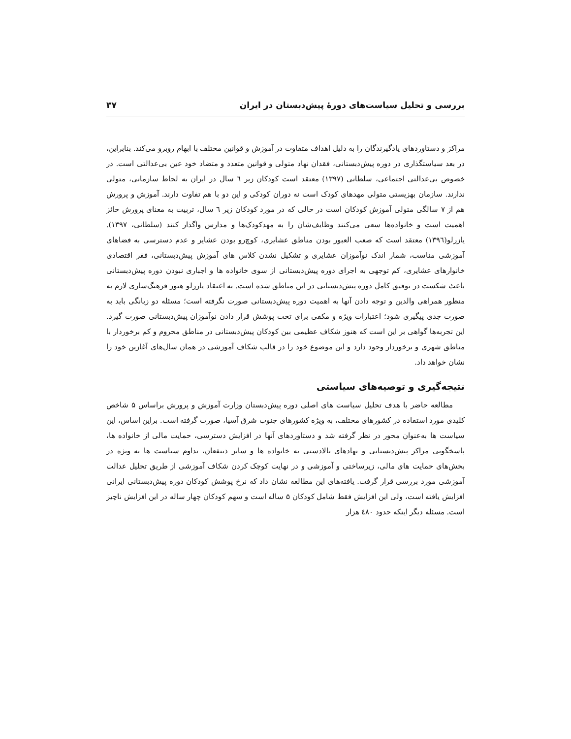بررسی و تحلیل سیاست‌های دورهٔ پیش‌دبستان در ایران ۳۷
مراکز و دستاوردهای یادگیرندگان را به دلیل اهداف متفاوت در آموزش و قوانین مختلف با ابهام روبرو می‌کند. بنابراین، در بعد سیاستگذاری در دوره پیش‌دبستانی، فقدان نهاد متولی و قوانین متعدد و متضاد خود عین بی‌عدالتی است. در خصوص بی‌عدالتی اجتماعی، سلطانی (۱۳۹۷) معتقد است کودکان زیر ٦ سال در ایران به لحاظ سازمانی، متولی ندارند. سازمان بهزیستی متولی مهدهای کودک است نه دوران کودکی و این دو با هم تفاوت دارند. آموزش و پرورش هم از ۷ سالگی متولی آموزش کودکان است در حالی که در مورد کودکان زیر ٦ سال، تربیت به معنای پرورش حائز اهمیت است و خانواده‌ها سعی می‌کنند وظایف‌شان را به مهدکودک‌ها و مدارس واگذار کنند (سلطانی، ۱۳۹۷). یازرلو(۱۳۹٦) معتقد است که صعب العبور بودن مناطق عشایری، کوچ‌رو بودن عشایر و عدم دسترسی به فضاهای آموزشی مناسب، شمار اندک نوآموزان عشایری و تشکیل نشدن کلاس های آموزش پیش‌دبستانی، فقر اقتصادی خانوارهای عشایری، کم توجهی به اجرای دوره پیش‌دبستانی از سوی خانواده ها و اجباری نبودن دوره پیش‌دبستانی باعث شکست در توفیق کامل دوره پیش‌دبستانی در این مناطق شده است. به اعتقاد یازرلو هنوز فرهنگ‌سازی لازم به منظور همراهی والدین و توجه دادن آنها به اهمیت دوره پیش‌دبستانی صورت نگرفته است؛ مسئله دو زبانگی باید به صورت جدی پیگیری شود؛ اعتبارات ویژه و مکفی برای تحت پوشش قرار دادن نوآموزان پیش‌دبستانی صورت گیرد. این تجربه‌ها گواهی بر این است که هنوز شکاف عظیمی بین کودکان پیش‌دبستانی در مناطق محروم و کم برخوردار با مناطق شهری و برخوردار وجود دارد و این موضوع خود را در قالب شکاف آموزشی در همان سال‌های آغازین خود را نشان خواهد داد.
نتیجه‌گیری و توصیه‌های سیاستی
مطالعه حاضر با هدف تحلیل سیاست های اصلی دوره پیش‌دبستان وزارت آموزش و پرورش براساس ۵ شاخص کلیدی مورد استفاده در کشورهای مختلف، به ویژه کشورهای جنوب شرق آسیا، صورت گرفته است. براین اساس، این سیاست ها به‌عنوان محور در نظر گرفته شد و دستاوردهای آنها در افزایش دسترسی، حمایت مالی از خانواده ها، پاسخگویی مراکز پیش‌دبستانی و نهادهای بالادستی به خانواده ها و سایر ذینفعان، تداوم سیاست ها به ویژه در بخش‌های حمایت های مالی، زیرساختی و آموزشی و در نهایت کوچک کردن شکاف آموزشی از طریق تحلیل عدالت آموزشی مورد بررسی قرار گرفت. یافته‌های این مطالعه نشان داد که نرخ پوشش کودکان دوره پیش‌دبستانی ایرانی افزایش یافته است، ولی این افزایش فقط شامل کودکان ۵ ساله است و سهم کودکان چهار ساله در این افزایش ناچیز است. مسئله دیگر اینکه حدود ٤٨٠ هزار